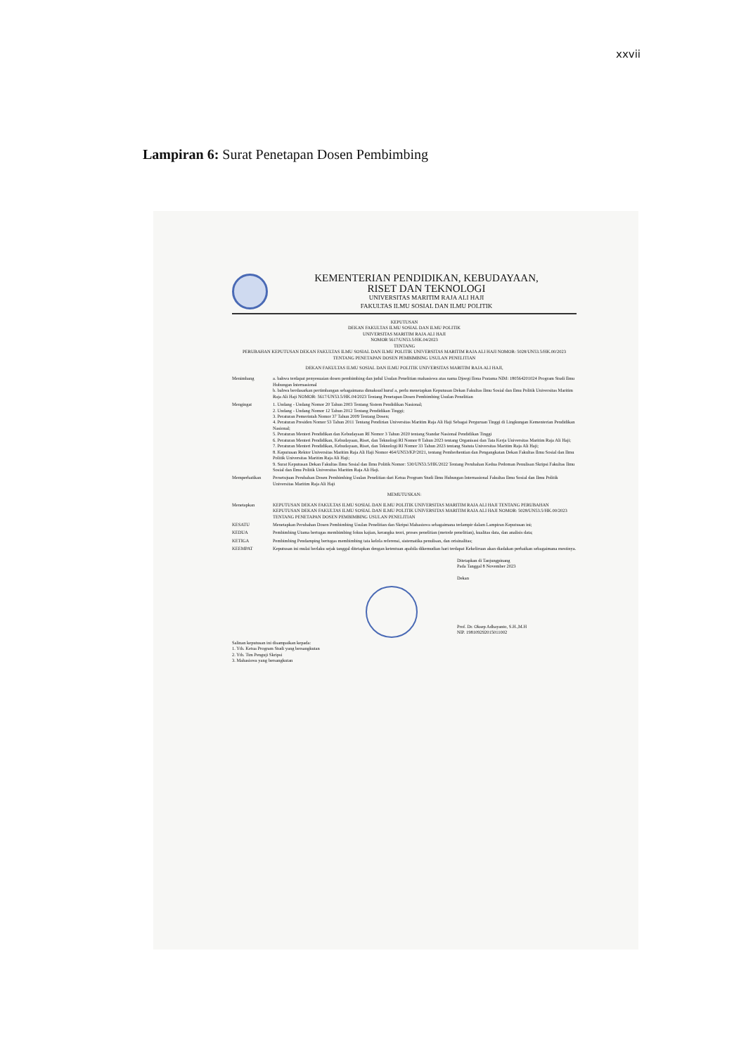xxvii
Lampiran 6: Surat Penetapan Dosen Pembimbing
KEMENTERIAN PENDIDIKAN, KEBUDAYAAN,
RISET DAN TEKNOLOGI
UNIVERSITAS MARITIM RAJA ALI HAJI
FAKULTAS ILMU SOSIAL DAN ILMU POLITIK
KEPUTUSAN
DEKAN FAKULTAS ILMU SOSIAL DAN ILMU POLITIK
UNIVERSITAS MARITIM RAJA ALI HAJI
NOMOR 5617/UN53.5/HK.04/2023
TENTANG
PERUBAHAN KEPUTUSAN DEKAN FAKULTAS ILMU SOSIAL DAN ILMU POLITIK UNIVERSITAS MARITIM RAJA ALI HAJI NOMOR: 5028/UN53.5/HK.00/2023 TENTANG PENETAPAN DOSEN PEMBIMBING USULAN PENELITIAN
DEKAN FAKULTAS ILMU SOSIAL DAN ILMU POLITIK UNIVERSITAS MARITIM RAJA ALI HAJI,
Menimbang a. bahwa terdapat penyesuaian dosen pembimbing dan judul Usulan Penelitian mahasiswa atas nama Djoegi Ilona Pratama NIM: 180564201024 Program Studi Ilmu Hubungan Internasional
b. bahwa berdasarkan pertimbangan sebagaimana dimaksud huruf a, perlu menetapkan Keputusan Dekan Fakultas Ilmu Sosial dan Ilmu Politik Universitas Maritim Raja Ali Haji NOMOR: 5617/UN53.5/HK.04/2023 Tentang Penetapan Dosen Pembimbing Usulan Penelitian
Mengingat 1. Undang - Undang Nomor 20 Tahun 2003 Tentang Sistem Pendidikan Nasional;
2. Undang - Undang Nomor 12 Tahun 2012 Tentang Pendidikan Tinggi;
3. Peraturan Pemerintah Nomor 37 Tahun 2009 Tentang Dosen;
4. Peraturan Presiden Nomor 53 Tahun 2011 Tentang Pendirian Universitas Maritim Raja Ali Haji Sebagai Perguruan Tinggi di Lingkungan Kementerian Pendidikan Nasional;
5. Peraturan Menteri Pendidikan dan Kebudayaan RI Nomor 3 Tahun 2020 tentang Standar Nasional Pendidikan Tinggi
6. Peraturan Menteri Pendidikan, Kebudayaan, Riset, dan Teknologi RI Nomor 8 Tahun 2023 tentang Organisasi dan Tata Kerja Universitas Maritim Raja Ali Haji;
7. Peraturan Menteri Pendidikan, Kebudayaan, Riset, dan Teknologi RI Nomor 33 Tahun 2023 tentang Statuta Universitas Maritim Raja Ali Haji;
8. Keputusan Rektor Universitas Maritim Raja Ali Haji Nomor 464/UN53/KP/2021, tentang Pemberhentian dan Pengangkatan Dekan Fakultas Ilmu Sosial dan Ilmu Politik Universitas Maritim Raja Ali Haji;
9. Surat Keputusan Dekan Fakultas Ilmu Sosial dan Ilmu Politik Nomor: 530/UN53.5/HK/2022 Tentang Perubahan Kedua Pedoman Penulisan Skripsi Fakultas Ilmu Sosial dan Ilmu Politik Universitas Maritim Raja Ali Haji.
Memperhatikan Persetujuan Perubahan Dosen Pembimbing Usulan Penelitian dari Ketua Program Studi Ilmu Hubungan Internasional Fakultas Ilmu Sosial dan Ilmu Politik Universitas Maritim Raja Ali Haji
MEMUTUSKAN:
Menetapkan KEPUTUSAN DEKAN FAKULTAS ILMU SOSIAL DAN ILMU POLITIK UNIVERSITAS MARITIM RAJA ALI HAJI TENTANG PERUBAHAN KEPUTUSAN DEKAN FAKULTAS ILMU SOSIAL DAN ILMU POLITIK UNIVERSITAS MARITIM RAJA ALI HAJI NOMOR: 5028/UN53.5/HK.00/2023 TENTANG PENETAPAN DOSEN PEMBIMBING USULAN PENELITIAN
KESATU Menetapkan Perubahan Dosen Pembimbing Usulan Penelitian dan Skripsi Mahasiswa sebagaimana terlampir dalam Lampiran Keputusan ini;
KEDUA Pembimbing Utama bertugas membimbing fokus kajian, kerangka teori, proses penelitian (metode penelitian), kualitas data, dan analisis data;
KETIGA Pembimbing Pendamping bertugas membimbing tata kelola referensi, sistematika penulisan, dan orisinalitas;
KEEMPAT Keputusan ini mulai berlaku sejak tanggal ditetapkan dengan ketentuan apabila dikemudian hari terdapat Kekeliruan akan diadakan perbaikan sebagaimana mestinya.
Ditetapkan di Tanjungpinang
Pada Tanggal 8 November 2023
Dekan
Prof. Dr. Oksep Adhayanto, S.H.,M.H
NIP. 198109292015011002
Salinan keputusan ini disampaikan kepada:
1. Yth. Ketua Program Studi yang bersangkutan
2. Yth. Tim Penguji Skripsi
3. Mahasiswa yang bersangkutan